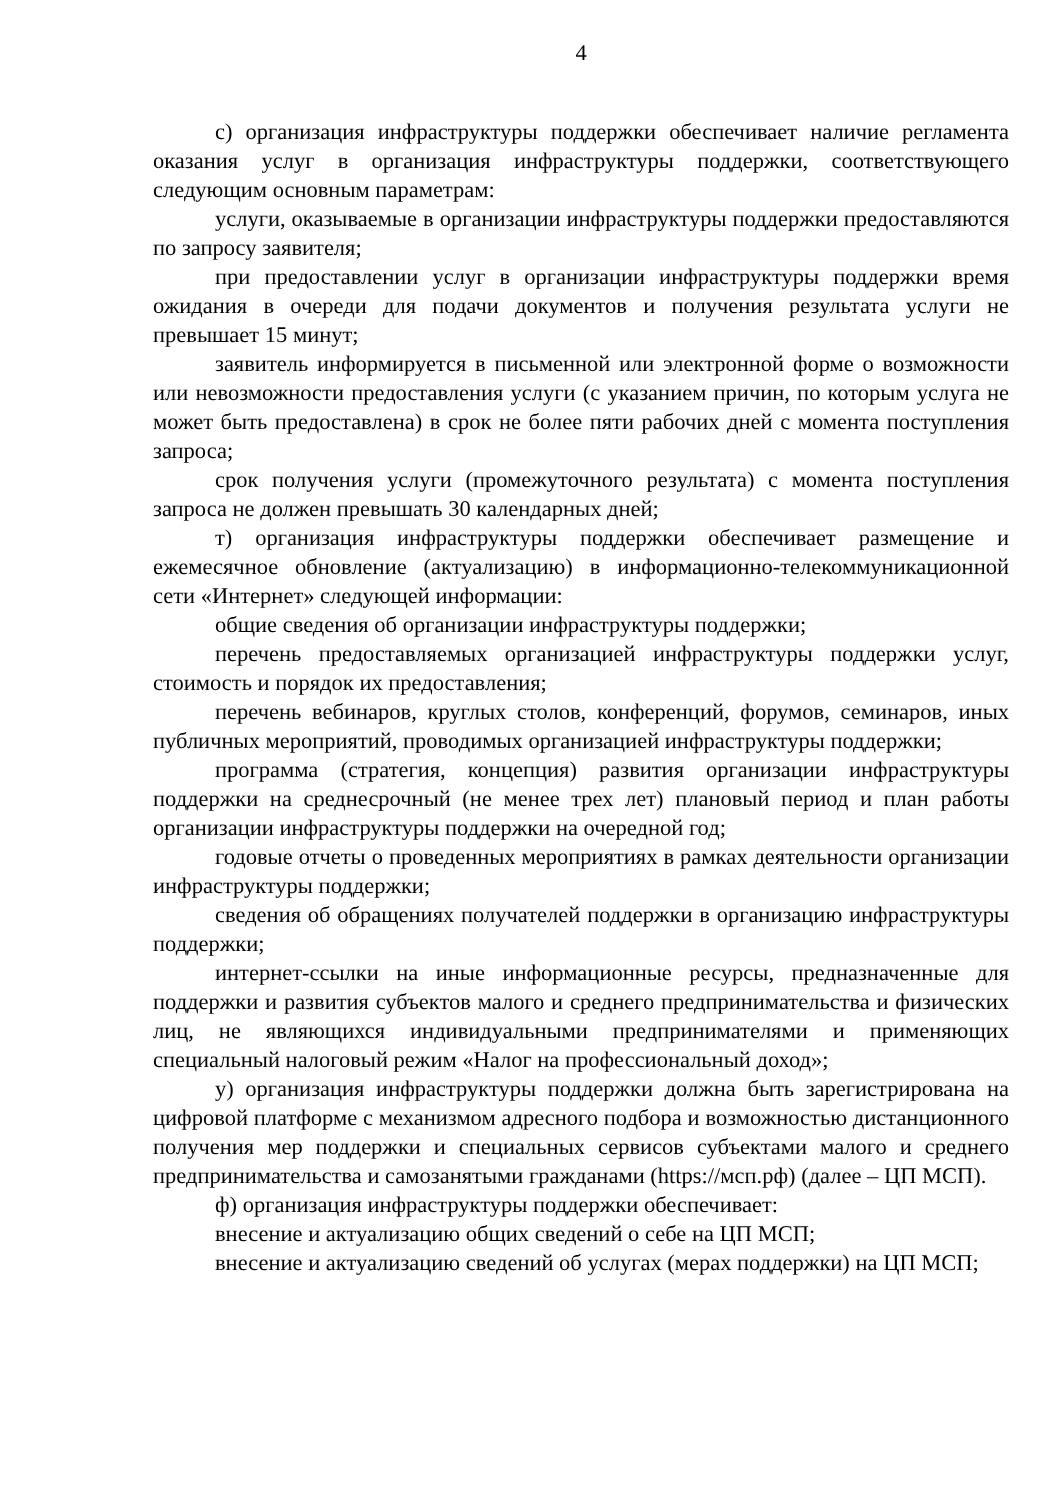4
с) организация инфраструктуры поддержки обеспечивает наличие регламента оказания услуг в организация инфраструктуры поддержки, соответствующего следующим основным параметрам:
услуги, оказываемые в организации инфраструктуры поддержки предоставляются по запросу заявителя;
при предоставлении услуг в организации инфраструктуры поддержки время ожидания в очереди для подачи документов и получения результата услуги не превышает 15 минут;
заявитель информируется в письменной или электронной форме о возможности или невозможности предоставления услуги (с указанием причин, по которым услуга не может быть предоставлена) в срок не более пяти рабочих дней с момента поступления запроса;
срок получения услуги (промежуточного результата) с момента поступления запроса не должен превышать 30 календарных дней;
т) организация инфраструктуры поддержки обеспечивает размещение и ежемесячное обновление (актуализацию) в информационно-телекоммуникационной сети «Интернет» следующей информации:
общие сведения об организации инфраструктуры поддержки;
перечень предоставляемых организацией инфраструктуры поддержки услуг, стоимость и порядок их предоставления;
перечень вебинаров, круглых столов, конференций, форумов, семинаров, иных публичных мероприятий, проводимых организацией инфраструктуры поддержки;
программа (стратегия, концепция) развития организации инфраструктуры поддержки на среднесрочный (не менее трех лет) плановый период и план работы организации инфраструктуры поддержки на очередной год;
годовые отчеты о проведенных мероприятиях в рамках деятельности организации инфраструктуры поддержки;
сведения об обращениях получателей поддержки в организацию инфраструктуры поддержки;
интернет-ссылки на иные информационные ресурсы, предназначенные для поддержки и развития субъектов малого и среднего предпринимательства и физических лиц, не являющихся индивидуальными предпринимателями и применяющих специальный налоговый режим «Налог на профессиональный доход»;
у) организация инфраструктуры поддержки должна быть зарегистрирована на цифровой платформе с механизмом адресного подбора и возможностью дистанционного получения мер поддержки и специальных сервисов субъектами малого и среднего предпринимательства и самозанятыми гражданами (https://мсп.рф) (далее – ЦП МСП).
ф) организация инфраструктуры поддержки обеспечивает:
внесение и актуализацию общих сведений о себе на ЦП МСП;
внесение и актуализацию сведений об услугах (мерах поддержки) на ЦП МСП;